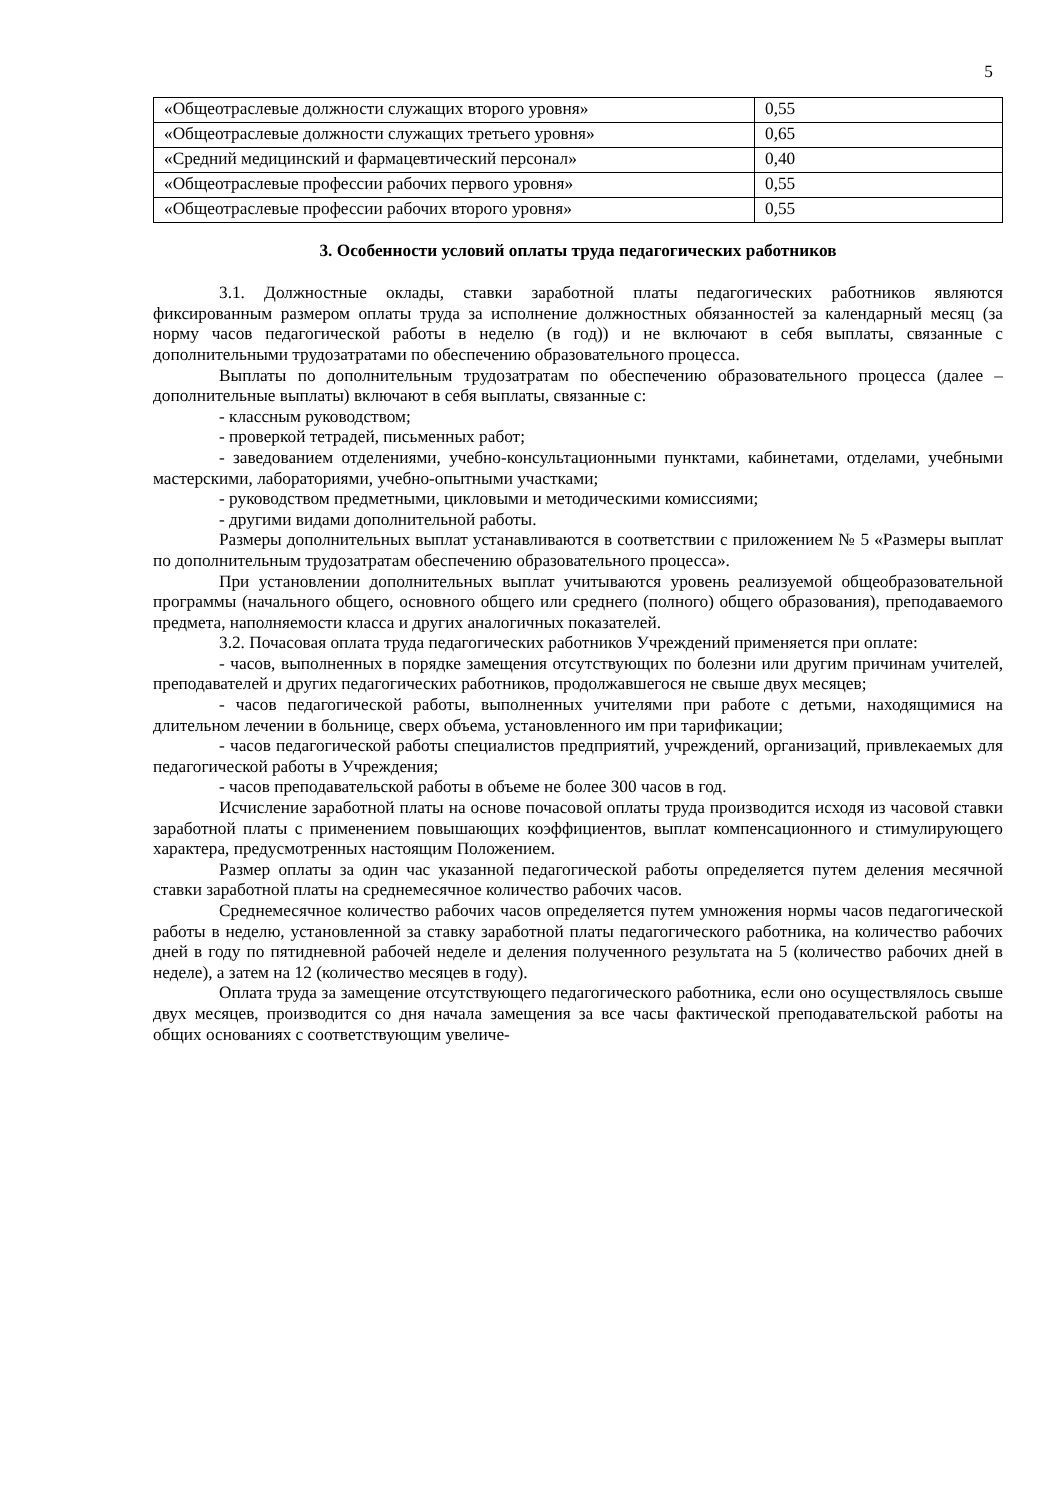5
| «Общеотраслевые должности служащих второго уровня» | 0,55 |
| «Общеотраслевые должности служащих третьего уровня» | 0,65 |
| «Средний медицинский и фармацевтический персонал» | 0,40 |
| «Общеотраслевые профессии рабочих первого уровня» | 0,55 |
| «Общеотраслевые профессии рабочих второго уровня» | 0,55 |
3. Особенности условий оплаты труда педагогических работников
3.1. Должностные оклады, ставки заработной платы педагогических работников являются фиксированным размером оплаты труда за исполнение должностных обязанностей за календарный месяц (за норму часов педагогической работы в неделю (в год)) и не включают в себя выплаты, связанные с дополнительными трудозатратами по обеспечению образовательного процесса.
Выплаты по дополнительным трудозатратам по обеспечению образовательного процесса (далее – дополнительные выплаты) включают в себя выплаты, связанные с:
- классным руководством;
- проверкой тетрадей, письменных работ;
- заведованием отделениями, учебно-консультационными пунктами, кабинетами, отделами, учебными мастерскими, лабораториями, учебно-опытными участками;
- руководством предметными, цикловыми и методическими комиссиями;
- другими видами дополнительной работы.
Размеры дополнительных выплат устанавливаются в соответствии с приложением № 5 «Размеры выплат по дополнительным трудозатратам обеспечению образовательного процесса».
При установлении дополнительных выплат учитываются уровень реализуемой общеобразовательной программы (начального общего, основного общего или среднего (полного) общего образования), преподаваемого предмета, наполняемости класса и других аналогичных показателей.
3.2. Почасовая оплата труда педагогических работников Учреждений применяется при оплате:
- часов, выполненных в порядке замещения отсутствующих по болезни или другим причинам учителей, преподавателей и других педагогических работников, продолжавшегося не свыше двух месяцев;
- часов педагогической работы, выполненных учителями при работе с детьми, находящимися на длительном лечении в больнице, сверх объема, установленного им при тарификации;
- часов педагогической работы специалистов предприятий, учреждений, организаций, привлекаемых для педагогической работы в Учреждения;
- часов преподавательской работы в объеме не более 300 часов в год.
Исчисление заработной платы на основе почасовой оплаты труда производится исходя из часовой ставки заработной платы с применением повышающих коэффициентов, выплат компенсационного и стимулирующего характера, предусмотренных настоящим Положением.
Размер оплаты за один час указанной педагогической работы определяется путем деления месячной ставки заработной платы на среднемесячное количество рабочих часов.
Среднемесячное количество рабочих часов определяется путем умножения нормы часов педагогической работы в неделю, установленной за ставку заработной платы педагогического работника, на количество рабочих дней в году по пятидневной рабочей неделе и деления полученного результата на 5 (количество рабочих дней в неделе), а затем на 12 (количество месяцев в году).
Оплата труда за замещение отсутствующего педагогического работника, если оно осуществлялось свыше двух месяцев, производится со дня начала замещения за все часы фактической преподавательской работы на общих основаниях с соответствующим увеличе-